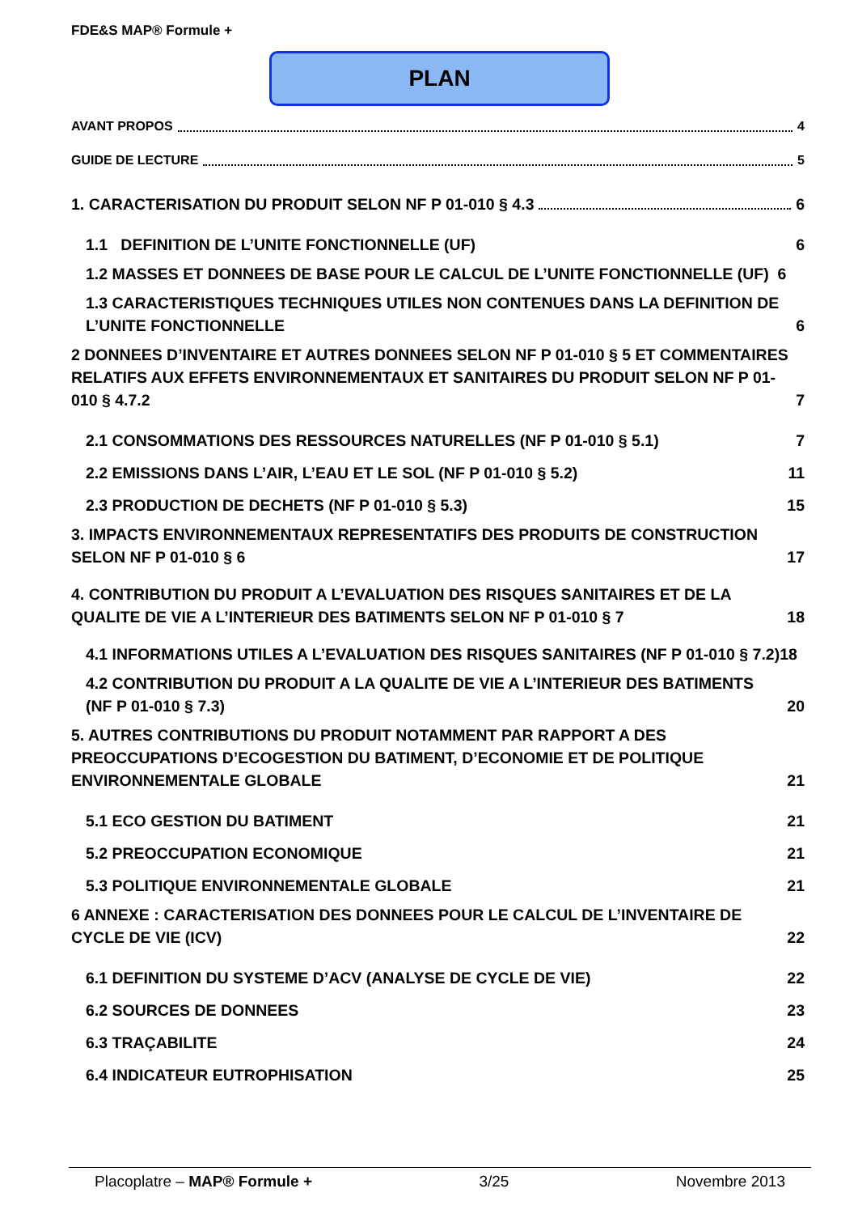FDE&S MAP® Formule +
PLAN
AVANT PROPOS 4
GUIDE DE LECTURE 5
1. CARACTERISATION DU PRODUIT SELON NF P 01-010 § 4.3 6
1.1 DEFINITION DE L’UNITE FONCTIONNELLE (UF) 6
1.2 MASSES ET DONNEES DE BASE POUR LE CALCUL DE L’UNITE FONCTIONNELLE (UF) 6
1.3 CARACTERISTIQUES TECHNIQUES UTILES NON CONTENUES DANS LA DEFINITION DE L’UNITE FONCTIONNELLE 6
2 DONNEES D’INVENTAIRE ET AUTRES DONNEES SELON NF P 01-010 § 5 ET COMMENTAIRES RELATIFS AUX EFFETS ENVIRONNEMENTAUX ET SANITAIRES DU PRODUIT SELON NF P 01-010 § 4.7.2 7
2.1 CONSOMMATIONS DES RESSOURCES NATURELLES (NF P 01-010 § 5.1) 7
2.2 EMISSIONS DANS L’AIR, L’EAU ET LE SOL (NF P 01-010 § 5.2) 11
2.3 PRODUCTION DE DECHETS (NF P 01-010 § 5.3) 15
3. IMPACTS ENVIRONNEMENTAUX REPRESENTATIFS DES PRODUITS DE CONSTRUCTION SELON NF P 01-010 § 6 17
4. CONTRIBUTION DU PRODUIT A L’EVALUATION DES RISQUES SANITAIRES ET DE LA QUALITE DE VIE A L’INTERIEUR DES BATIMENTS SELON NF P 01-010 § 7 18
4.1 INFORMATIONS UTILES A L’EVALUATION DES RISQUES SANITAIRES (NF P 01-010 § 7.2) 18
4.2 CONTRIBUTION DU PRODUIT A LA QUALITE DE VIE A L’INTERIEUR DES BATIMENTS (NF P 01-010 § 7.3) 20
5. AUTRES CONTRIBUTIONS DU PRODUIT NOTAMMENT PAR RAPPORT A DES PREOCCUPATIONS D’ECOGESTION DU BATIMENT, D’ECONOMIE ET DE POLITIQUE ENVIRONNEMENTALE GLOBALE 21
5.1 ECO GESTION DU BATIMENT 21
5.2 PREOCCUPATION ECONOMIQUE 21
5.3 POLITIQUE ENVIRONNEMENTALE GLOBALE 21
6 ANNEXE : CARACTERISATION DES DONNEES POUR LE CALCUL DE L’INVENTAIRE DE CYCLE DE VIE (ICV) 22
6.1 DEFINITION DU SYSTEME D’ACV (ANALYSE DE CYCLE DE VIE) 22
6.2 SOURCES DE DONNEES 23
6.3 TRAÇABILITE 24
6.4 INDICATEUR EUTROPHISATION 25
Placoplatre – MAP® Formule + 3/25 Novembre 2013